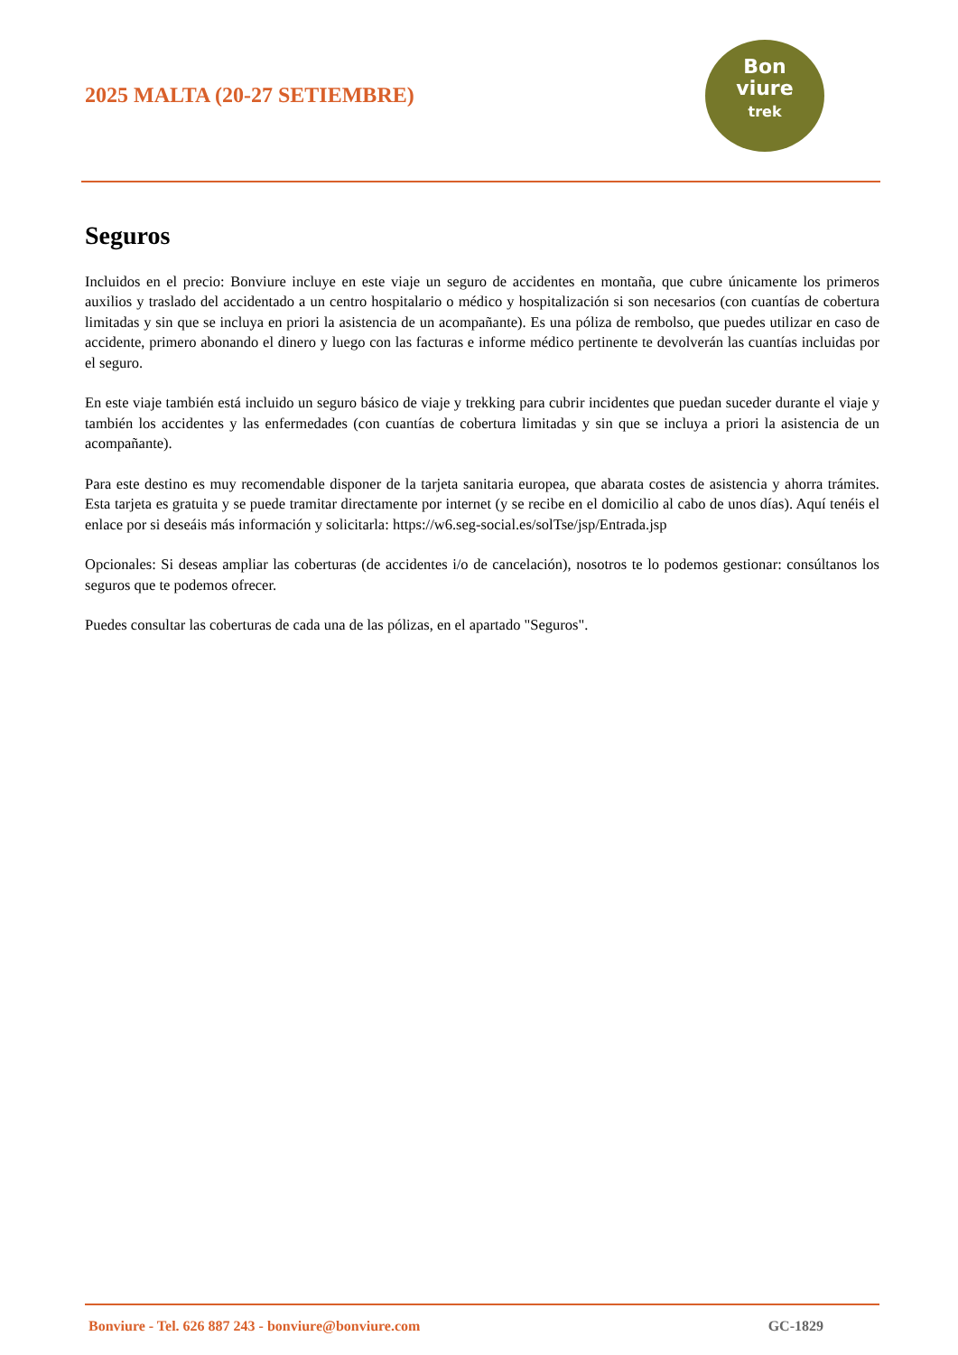2025 MALTA (20-27 SETIEMBRE)
Bon
viure
trek
Seguros
Incluidos en el precio: Bonviure incluye en este viaje un seguro de accidentes en montaña, que cubre únicamente los primeros auxilios y traslado del accidentado a un centro hospitalario o médico y hospitalización si son necesarios (con cuantías de cobertura limitadas y sin que se incluya en priori la asistencia de un acompañante). Es una póliza de rembolso, que puedes utilizar en caso de accidente, primero abonando el dinero y luego con las facturas e informe médico pertinente te devolverán las cuantías incluidas por el seguro.
En este viaje también está incluido un seguro básico de viaje y trekking para cubrir incidentes que puedan suceder durante el viaje y también los accidentes y las enfermedades (con cuantías de cobertura limitadas y sin que se incluya a priori la asistencia de un acompañante).
Para este destino es muy recomendable disponer de la tarjeta sanitaria europea, que abarata costes de asistencia y ahorra trámites. Esta tarjeta es gratuita y se puede tramitar directamente por internet (y se recibe en el domicilio al cabo de unos días). Aquí tenéis el enlace por si deseáis más información y solicitarla: https://w6.seg-social.es/solTse/jsp/Entrada.jsp
Opcionales: Si deseas ampliar las coberturas (de accidentes i/o de cancelación), nosotros te lo podemos gestionar: consúltanos los seguros que te podemos ofrecer.
Puedes consultar las coberturas de cada una de las pólizas, en el apartado "Seguros".
Bonviure - Tel. 626 887 243 - bonviure@bonviure.com GC-1829